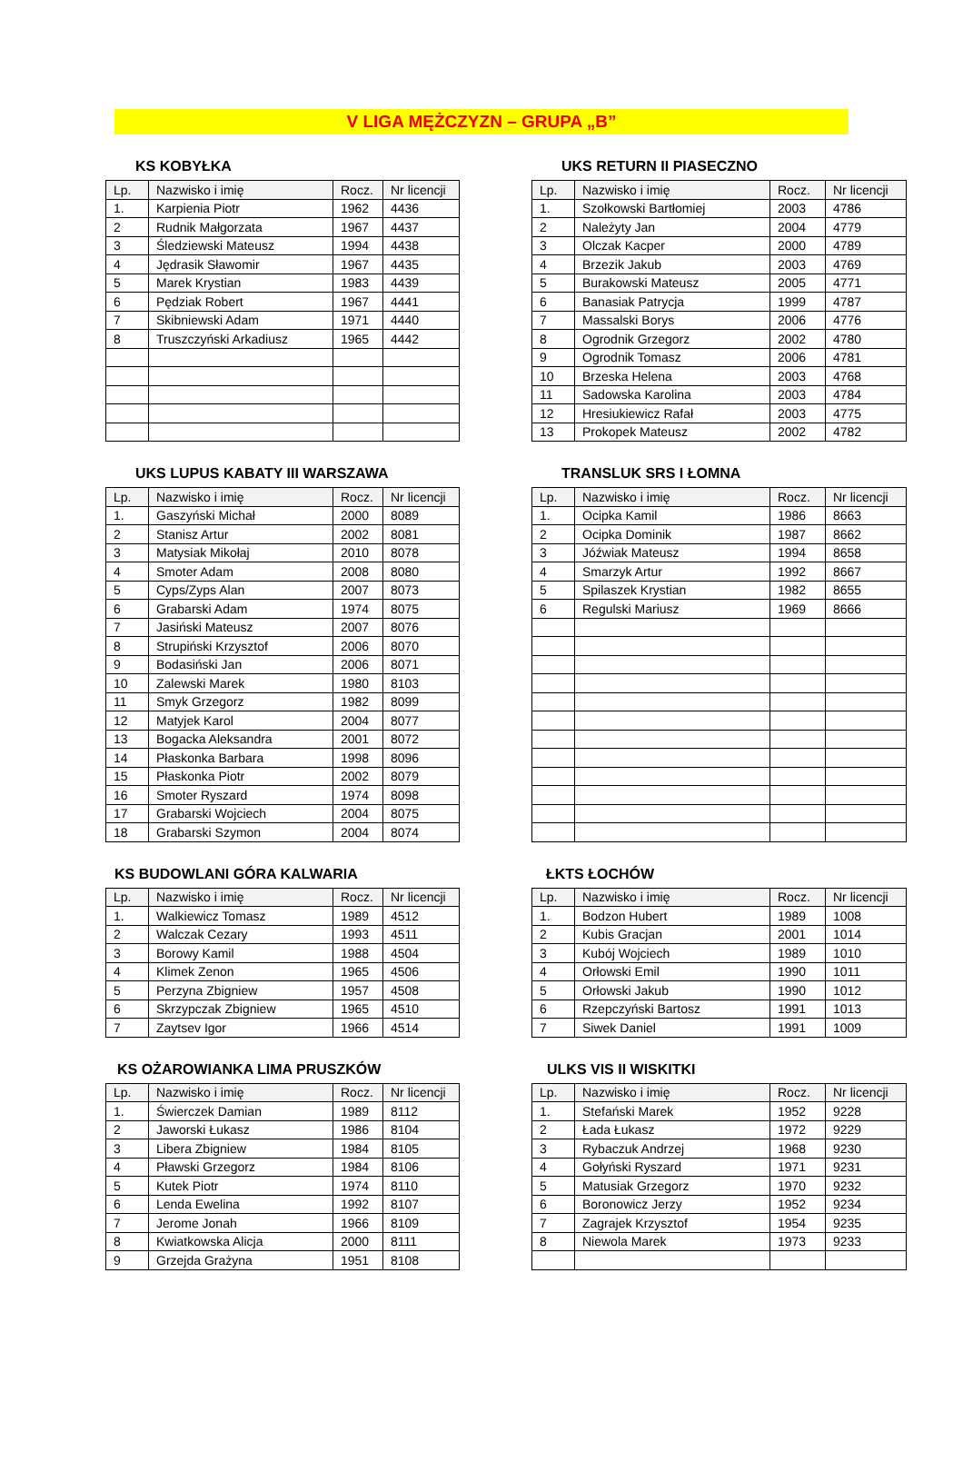V LIGA MĘŻCZYZN – GRUPA „B”
KS KOBYŁKA
| Lp. | Nazwisko i imię | Rocz. | Nr licencji |
| --- | --- | --- | --- |
| 1. | Karpienia Piotr | 1962 | 4436 |
| 2 | Rudnik Małgorzata | 1967 | 4437 |
| 3 | Śledziewski Mateusz | 1994 | 4438 |
| 4 | Jędrasik Sławomir | 1967 | 4435 |
| 5 | Marek Krystian | 1983 | 4439 |
| 6 | Pędziak Robert | 1967 | 4441 |
| 7 | Skibniewski Adam | 1971 | 4440 |
| 8 | Truszczyński Arkadiusz | 1965 | 4442 |
UKS RETURN II PIASECZNO
| Lp. | Nazwisko i imię | Rocz. | Nr licencji |
| --- | --- | --- | --- |
| 1. | Szołkowski Bartłomiej | 2003 | 4786 |
| 2 | Należyty Jan | 2004 | 4779 |
| 3 | Olczak Kacper | 2000 | 4789 |
| 4 | Brzezik Jakub | 2003 | 4769 |
| 5 | Burakowski Mateusz | 2005 | 4771 |
| 6 | Banasiak Patrycja | 1999 | 4787 |
| 7 | Massalski Borys | 2006 | 4776 |
| 8 | Ogrodnik Grzegorz | 2002 | 4780 |
| 9 | Ogrodnik Tomasz | 2006 | 4781 |
| 10 | Brzeska Helena | 2003 | 4768 |
| 11 | Sadowska Karolina | 2003 | 4784 |
| 12 | Hresiukiewicz Rafał | 2003 | 4775 |
| 13 | Prokopek Mateusz | 2002 | 4782 |
UKS LUPUS KABATY III WARSZAWA
| Lp. | Nazwisko i imię | Rocz. | Nr licencji |
| --- | --- | --- | --- |
| 1. | Gaszyński Michał | 2000 | 8089 |
| 2 | Stanisz Artur | 2002 | 8081 |
| 3 | Matysiak Mikołaj | 2010 | 8078 |
| 4 | Smoter Adam | 2008 | 8080 |
| 5 | Cyps/Zyps Alan | 2007 | 8073 |
| 6 | Grabarski Adam | 1974 | 8075 |
| 7 | Jasiński Mateusz | 2007 | 8076 |
| 8 | Strupiński Krzysztof | 2006 | 8070 |
| 9 | Bodasiński Jan | 2006 | 8071 |
| 10 | Zalewski Marek | 1980 | 8103 |
| 11 | Smyk Grzegorz | 1982 | 8099 |
| 12 | Matyjek Karol | 2004 | 8077 |
| 13 | Bogacka Aleksandra | 2001 | 8072 |
| 14 | Płaskonka Barbara | 1998 | 8096 |
| 15 | Płaskonka Piotr | 2002 | 8079 |
| 16 | Smoter Ryszard | 1974 | 8098 |
| 17 | Grabarski Wojciech | 2004 | 8075 |
| 18 | Grabarski Szymon | 2004 | 8074 |
TRANSLUK SRS I ŁOMNA
| Lp. | Nazwisko i imię | Rocz. | Nr licencji |
| --- | --- | --- | --- |
| 1. | Ocipka Kamil | 1986 | 8663 |
| 2 | Ocipka Dominik | 1987 | 8662 |
| 3 | Jóźwiak Mateusz | 1994 | 8658 |
| 4 | Smarzyk Artur | 1992 | 8667 |
| 5 | Spilaszek Krystian | 1982 | 8655 |
| 6 | Regulski Mariusz | 1969 | 8666 |
KS BUDOWLANI GÓRA KALWARIA
| Lp. | Nazwisko i imię | Rocz. | Nr licencji |
| --- | --- | --- | --- |
| 1. | Walkiewicz Tomasz | 1989 | 4512 |
| 2 | Walczak Cezary | 1993 | 4511 |
| 3 | Borowy Kamil | 1988 | 4504 |
| 4 | Klimek Zenon | 1965 | 4506 |
| 5 | Perzyna Zbigniew | 1957 | 4508 |
| 6 | Skrzypczak Zbigniew | 1965 | 4510 |
| 7 | Zaytsev Igor | 1966 | 4514 |
ŁKTS ŁOCHÓW
| Lp. | Nazwisko i imię | Rocz. | Nr licencji |
| --- | --- | --- | --- |
| 1. | Bodzon Hubert | 1989 | 1008 |
| 2 | Kubis Gracjan | 2001 | 1014 |
| 3 | Kubój Wojciech | 1989 | 1010 |
| 4 | Orłowski Emil | 1990 | 1011 |
| 5 | Orłowski Jakub | 1990 | 1012 |
| 6 | Rzepczyński Bartosz | 1991 | 1013 |
| 7 | Siwek Daniel | 1991 | 1009 |
KS OŻAROWIANKA LIMA PRUSZKÓW
| Lp. | Nazwisko i imię | Rocz. | Nr licencji |
| --- | --- | --- | --- |
| 1. | Świerczek Damian | 1989 | 8112 |
| 2 | Jaworski Łukasz | 1986 | 8104 |
| 3 | Libera Zbigniew | 1984 | 8105 |
| 4 | Pławski Grzegorz | 1984 | 8106 |
| 5 | Kutek Piotr | 1974 | 8110 |
| 6 | Lenda Ewelina | 1992 | 8107 |
| 7 | Jerome Jonah | 1966 | 8109 |
| 8 | Kwiatkowska Alicja | 2000 | 8111 |
| 9 | Grzejda Grażyna | 1951 | 8108 |
ULKS VIS II WISKITKI
| Lp. | Nazwisko i imię | Rocz. | Nr licencji |
| --- | --- | --- | --- |
| 1. | Stefański Marek | 1952 | 9228 |
| 2 | Łada Łukasz | 1972 | 9229 |
| 3 | Rybaczuk Andrzej | 1968 | 9230 |
| 4 | Gołyński Ryszard | 1971 | 9231 |
| 5 | Matusiak Grzegorz | 1970 | 9232 |
| 6 | Boronowicz Jerzy | 1952 | 9234 |
| 7 | Zagrajek Krzysztof | 1954 | 9235 |
| 8 | Niewola Marek | 1973 | 9233 |